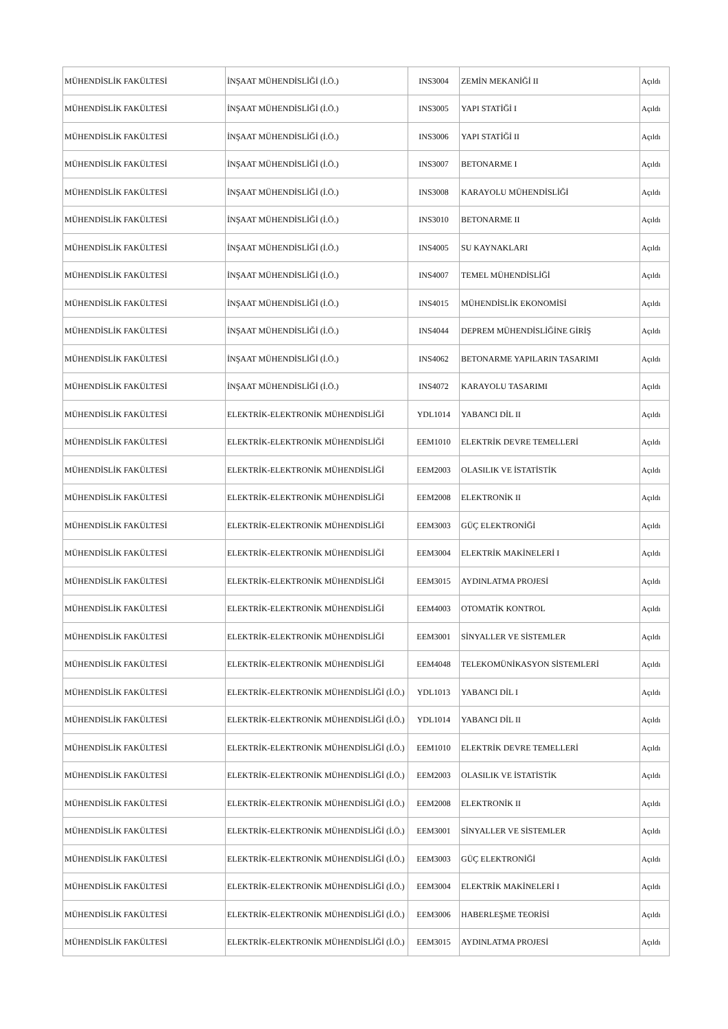| MÜHENDİSLİK FAKÜLTESİ | İNŞAAT MÜHENDİSLİĞİ (İ.Ö.) | INS3004 | ZEMİN MEKANİĞİ II | Açıldı |
| MÜHENDİSLİK FAKÜLTESİ | İNŞAAT MÜHENDİSLİĞİ (İ.Ö.) | INS3005 | YAPI STATİĞİ I | Açıldı |
| MÜHENDİSLİK FAKÜLTESİ | İNŞAAT MÜHENDİSLİĞİ (İ.Ö.) | INS3006 | YAPI STATİĞİ II | Açıldı |
| MÜHENDİSLİK FAKÜLTESİ | İNŞAAT MÜHENDİSLİĞİ (İ.Ö.) | INS3007 | BETONARME I | Açıldı |
| MÜHENDİSLİK FAKÜLTESİ | İNŞAAT MÜHENDİSLİĞİ (İ.Ö.) | INS3008 | KARAYOLU MÜHENDİSLİĞİ | Açıldı |
| MÜHENDİSLİK FAKÜLTESİ | İNŞAAT MÜHENDİSLİĞİ (İ.Ö.) | INS3010 | BETONARME II | Açıldı |
| MÜHENDİSLİK FAKÜLTESİ | İNŞAAT MÜHENDİSLİĞİ (İ.Ö.) | INS4005 | SU KAYNAKLARI | Açıldı |
| MÜHENDİSLİK FAKÜLTESİ | İNŞAAT MÜHENDİSLİĞİ (İ.Ö.) | INS4007 | TEMEL MÜHENDİSLİĞİ | Açıldı |
| MÜHENDİSLİK FAKÜLTESİ | İNŞAAT MÜHENDİSLİĞİ (İ.Ö.) | INS4015 | MÜHENDİSLİK EKONOMİSİ | Açıldı |
| MÜHENDİSLİK FAKÜLTESİ | İNŞAAT MÜHENDİSLİĞİ (İ.Ö.) | INS4044 | DEPREM MÜHENDİSLİĞİNE GİRİŞ | Açıldı |
| MÜHENDİSLİK FAKÜLTESİ | İNŞAAT MÜHENDİSLİĞİ (İ.Ö.) | INS4062 | BETONARME YAPILARIN TASARIMI | Açıldı |
| MÜHENDİSLİK FAKÜLTESİ | İNŞAAT MÜHENDİSLİĞİ (İ.Ö.) | INS4072 | KARAYOLU TASARIMI | Açıldı |
| MÜHENDİSLİK FAKÜLTESİ | ELEKTRİK-ELEKTRONİK MÜHENDİSLİĞİ | YDL1014 | YABANCI DİL II | Açıldı |
| MÜHENDİSLİK FAKÜLTESİ | ELEKTRİK-ELEKTRONİK MÜHENDİSLİĞİ | EEM1010 | ELEKTRİK DEVRE TEMELLERİ | Açıldı |
| MÜHENDİSLİK FAKÜLTESİ | ELEKTRİK-ELEKTRONİK MÜHENDİSLİĞİ | EEM2003 | OLASILIK VE İSTATİSTİK | Açıldı |
| MÜHENDİSLİK FAKÜLTESİ | ELEKTRİK-ELEKTRONİK MÜHENDİSLİĞİ | EEM2008 | ELEKTRONİK II | Açıldı |
| MÜHENDİSLİK FAKÜLTESİ | ELEKTRİK-ELEKTRONİK MÜHENDİSLİĞİ | EEM3003 | GÜÇ ELEKTRONİĞİ | Açıldı |
| MÜHENDİSLİK FAKÜLTESİ | ELEKTRİK-ELEKTRONİK MÜHENDİSLİĞİ | EEM3004 | ELEKTRİK MAKİNELERİ I | Açıldı |
| MÜHENDİSLİK FAKÜLTESİ | ELEKTRİK-ELEKTRONİK MÜHENDİSLİĞİ | EEM3015 | AYDINLATMA PROJESİ | Açıldı |
| MÜHENDİSLİK FAKÜLTESİ | ELEKTRİK-ELEKTRONİK MÜHENDİSLİĞİ | EEM4003 | OTOMATİK KONTROL | Açıldı |
| MÜHENDİSLİK FAKÜLTESİ | ELEKTRİK-ELEKTRONİK MÜHENDİSLİĞİ | EEM3001 | SİNYALLER VE SİSTEMLER | Açıldı |
| MÜHENDİSLİK FAKÜLTESİ | ELEKTRİK-ELEKTRONİK MÜHENDİSLİĞİ | EEM4048 | TELEKOMÜNİKASYON SİSTEMLERİ | Açıldı |
| MÜHENDİSLİK FAKÜLTESİ | ELEKTRİK-ELEKTRONİK MÜHENDİSLİĞİ (İ.Ö.) | YDL1013 | YABANCI DİL I | Açıldı |
| MÜHENDİSLİK FAKÜLTESİ | ELEKTRİK-ELEKTRONİK MÜHENDİSLİĞİ (İ.Ö.) | YDL1014 | YABANCI DİL II | Açıldı |
| MÜHENDİSLİK FAKÜLTESİ | ELEKTRİK-ELEKTRONİK MÜHENDİSLİĞİ (İ.Ö.) | EEM1010 | ELEKTRİK DEVRE TEMELLERİ | Açıldı |
| MÜHENDİSLİK FAKÜLTESİ | ELEKTRİK-ELEKTRONİK MÜHENDİSLİĞİ (İ.Ö.) | EEM2003 | OLASILIK VE İSTATİSTİK | Açıldı |
| MÜHENDİSLİK FAKÜLTESİ | ELEKTRİK-ELEKTRONİK MÜHENDİSLİĞİ (İ.Ö.) | EEM2008 | ELEKTRONİK II | Açıldı |
| MÜHENDİSLİK FAKÜLTESİ | ELEKTRİK-ELEKTRONİK MÜHENDİSLİĞİ (İ.Ö.) | EEM3001 | SİNYALLER VE SİSTEMLER | Açıldı |
| MÜHENDİSLİK FAKÜLTESİ | ELEKTRİK-ELEKTRONİK MÜHENDİSLİĞİ (İ.Ö.) | EEM3003 | GÜÇ ELEKTRONİĞİ | Açıldı |
| MÜHENDİSLİK FAKÜLTESİ | ELEKTRİK-ELEKTRONİK MÜHENDİSLİĞİ (İ.Ö.) | EEM3004 | ELEKTRİK MAKİNELERİ I | Açıldı |
| MÜHENDİSLİK FAKÜLTESİ | ELEKTRİK-ELEKTRONİK MÜHENDİSLİĞİ (İ.Ö.) | EEM3006 | HABERLEŞME TEORİSİ | Açıldı |
| MÜHENDİSLİK FAKÜLTESİ | ELEKTRİK-ELEKTRONİK MÜHENDİSLİĞİ (İ.Ö.) | EEM3015 | AYDINLATMA PROJESİ | Açıldı |